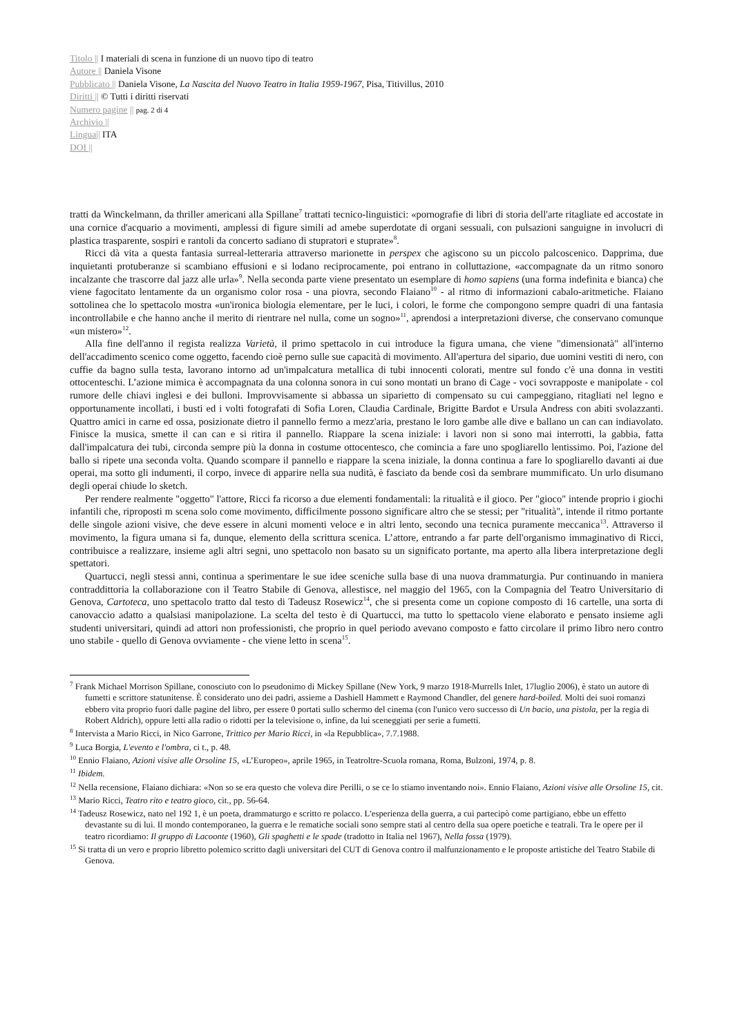Titolo || I materiali di scena in funzione di un nuovo tipo di teatro
Autore || Daniela Visone
Pubblicato || Daniela Visone, La Nascita del Nuovo Teatro in Italia 1959-1967, Pisa, Titivillus, 2010
Diritti || © Tutti i diritti riservati
Numero pagine || pag. 2 di 4
Archivio ||
Lingua|| ITA
DOI ||
tratti da Winckelmann, da thriller americani alla Spillane<sup>7</sup> trattati tecnico-linguistici: «pornografie di libri di storia dell'arte ritagliate ed accostate in una cornice d'acquario a movimenti, amplessi di figure simili ad amebe superdotate di organi sessuali, con pulsazioni sanguigne in involucri di plastica trasparente, sospiri e rantoli da concerto sadiano di stupratori e stuprate»<sup>8</sup>.
Ricci dà vita a questa fantasia surreal-letteraria attraverso marionette in perspex che agiscono su un piccolo palcoscenico. Dapprima, due inquietanti protuberanze si scambiano effusioni e si lodano reciprocamente, poi entrano in colluttazione, «accompagnate da un ritmo sonoro incalzante che trascorre dal jazz alle urla»<sup>9</sup>. Nella seconda parte viene presentato un esemplare di homo sapiens (una forma indefinita e bianca) che viene fagocitato lentamente da un organismo color rosa - una piovra, secondo Flaiano<sup>10</sup> - al ritmo di informazioni cabalo-aritmetiche. Flaiano sottolinea che lo spettacolo mostra «un'ironica biologia elementare, per le luci, i colori, le forme che compongono sempre quadri di una fantasia incontrollabile e che hanno anche il merito di rientrare nel nulla, come un sogno»<sup>11</sup>, aprendosi a interpretazioni diverse, che conservano comunque «un mistero»<sup>12</sup>.
Alla fine dell'anno il regista realizza Varietà, il primo spettacolo in cui introduce la figura umana, che viene "dimensionatà" all'interno dell'accadimento scenico come oggetto, facendo cioè perno sulle sue capacità di movimento. All'apertura del sipario, due uomini vestiti di nero, con cuffie da bagno sulla testa, lavorano intorno ad un'impalcatura metallica di tubi innocenti colorati, mentre sul fondo c'è una donna in vestiti ottocenteschi. L’azione mimica è accompagnata da una colonna sonora in cui sono montati un brano di Cage - voci sovrapposte e manipolate - col rumore delle chiavi inglesi e dei bulloni. Improvvisamente si abbassa un siparietto di compensato su cui campeggiano, ritagliati nel legno e opportunamente incollati, i busti ed i volti fotografati di Sofia Loren, Claudia Cardinale, Brigitte Bardot e Ursula Andress con abiti svolazzanti. Quattro amici in carne ed ossa, posizionate dietro il pannello fermo a mezz'aria, prestano le loro gambe alle dive e ballano un can can indiavolato. Finisce la musica, smette il can can e si ritira il pannello. Riappare la scena iniziale: i lavori non si sono mai interrotti, la gabbia, fatta dall'impalcatura dei tubi, circonda sempre più la donna in costume ottocentesco, che comincia a fare uno spogliarello lentissimo. Poi, l'azione del ballo si ripete una seconda volta. Quando scompare il pannello e riappare la scena iniziale, la donna continua a fare lo spogliarello davanti ai due operai, ma sotto gli indumenti, il corpo, invece di apparire nella sua nudità, è fasciato da bende così da sembrare mummificato. Un urlo disumano degli operai chiude lo sketch.
Per rendere realmente "oggetto" l'attore, Ricci fa ricorso a due elementi fondamentali: la ritualità e il gioco. Per "gioco" intende proprio i giochi infantili che, riproposti m scena solo come movimento, difficilmente possono significare altro che se stessi; per "ritualità", intende il ritmo portante delle singole azioni visive, che deve essere in alcuni momenti veloce e in altri lento, secondo una tecnica puramente meccanica<sup>13</sup>. Attraverso il movimento, la figura umana si fa, dunque, elemento della scrittura scenica. L’attore, entrando a far parte dell'organismo immaginativo di Ricci, contribuisce a realizzare, insieme agli altri segni, uno spettacolo non basato su un significato portante, ma aperto alla libera interpretazione degli spettatori.
Quartucci, negli stessi anni, continua a sperimentare le sue idee sceniche sulla base di una nuova drammaturgia. Pur continuando in maniera contraddittoria la collaborazione con il Teatro Stabile di Genova, allestisce, nel maggio del 1965, con la Compagnia del Teatro Universitario di Genova, Cartoteca, uno spettacolo tratto dal testo di Tadeusz Rosewicz<sup>14</sup>, che si presenta come un copione composto di 16 cartelle, una sorta di canovaccio adatto a qualsiasi manipolazione. La scelta del testo è di Quartucci, ma tutto lo spettacolo viene elaborato e pensato insieme agli studenti universitari, quindi ad attori non professionisti, che proprio in quel periodo avevano composto e fatto circolare il primo libro nero contro uno stabile - quello di Genova ovviamente - che viene letto in scena<sup>15</sup>.
<sup>7</sup> Frank Michael Morrison Spillane, conosciuto con lo pseudonimo di Mickey Spillane (New York, 9 marzo 1918-Murrells Inlet, 17luglio 2006), è stato un autore di fumetti e scrittore statunitense. È considerato uno dei padri, assieme a Dashiell Hammett e Raymond Chandler, del genere hard-boiled. Molti dei suoi romanzi ebbero vita proprio fuori dalle pagine del libro, per essere 0 portati sullo schermo del cinema (con l'unico vero successo di Un bacio, una pistola, per la regia di Robert Aldrich), oppure letti alla radio o ridotti per la televisione o, infine, da lui sceneggiati per serie a fumetti.
<sup>8</sup> Intervista a Mario Ricci, in Nico Garrone, Trittico per Mario Ricci, in «la Repubblica», 7.7.1988.
<sup>9</sup> Luca Borgia, L'evento e l'ombra, ci t., p. 48.
<sup>10</sup> Ennio Flaiano, Azioni visive alle Orsoline 15, «L’Europeo», aprile 1965, in Teatroltre-Scuola romana, Roma, Bulzoni, 1974, p. 8.
<sup>11</sup> Ibidem.
<sup>12</sup> Nella recensione, Flaiano dichiara: «Non so se era questo che voleva dire Perilli, o se ce lo stiamo inventando noi». Ennio Flaiano, Azioni visive alle Orsoline 15, cit.
<sup>13</sup> Mario Ricci, Teatro rito e teatro gioco, cit., pp. 56-64.
<sup>14</sup> Tadeusz Rosewicz, nato nel 192 1, è un poeta, drammaturgo e scritto re polacco. L'esperienza della guerra, a cui partecipò come partigiano, ebbe un effetto devastante su di lui. Il mondo contemporaneo, la guerra e le rematiche sociali sono sempre stati al centro della sua opere poetiche e teatrali. Tra le opere per il teatro ricordiamo: Il gruppo di Lacoonte (1960), Gli spaghetti e le spade (tradotto in Italia nel 1967), Nella fossa (1979).
<sup>15</sup> Si tratta di un vero e proprio libretto polemico scritto dagli universitari del CUT di Genova contro il malfunzionamento e le proposte artistiche del Teatro Stabile di Genova.